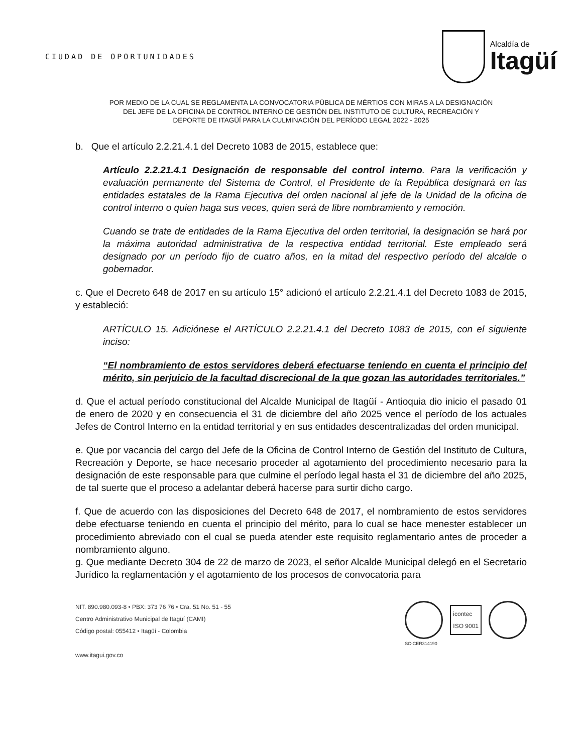CIUDAD DE OPORTUNIDADES
Alcaldía de
Itagüí
POR MEDIO DE LA CUAL SE REGLAMENTA LA CONVOCATORIA PÚBLICA DE MÉRTIOS CON MIRAS A LA DESIGNACIÓN
DEL JEFE DE LA OFICINA DE CONTROL INTERNO DE GESTIÓN DEL INSTITUTO DE CULTURA, RECREACIÓN Y
DEPORTE DE ITAGÜÍ PARA LA CULMINACIÓN DEL PERÍODO LEGAL 2022 - 2025
b. Que el artículo 2.2.21.4.1 del Decreto 1083 de 2015, establece que:
Artículo 2.2.21.4.1 Designación de responsable del control interno. Para la verificación y evaluación permanente del Sistema de Control, el Presidente de la República designará en las entidades estatales de la Rama Ejecutiva del orden nacional al jefe de la Unidad de la oficina de control interno o quien haga sus veces, quien será de libre nombramiento y remoción.
Cuando se trate de entidades de la Rama Ejecutiva del orden territorial, la designación se hará por la máxima autoridad administrativa de la respectiva entidad territorial. Este empleado será designado por un período fijo de cuatro años, en la mitad del respectivo período del alcalde o gobernador.
c. Que el Decreto 648 de 2017 en su artículo 15° adicionó el artículo 2.2.21.4.1 del Decreto 1083 de 2015, y estableció:
ARTÍCULO 15. Adiciónese el ARTÍCULO 2.2.21.4.1 del Decreto 1083 de 2015, con el siguiente inciso:
“El nombramiento de estos servidores deberá efectuarse teniendo en cuenta el principio del mérito, sin perjuicio de la facultad discrecional de la que gozan las autoridades territoriales.”
d. Que el actual período constitucional del Alcalde Municipal de Itagüí - Antioquia dio inicio el pasado 01 de enero de 2020 y en consecuencia el 31 de diciembre del año 2025 vence el período de los actuales Jefes de Control Interno en la entidad territorial y en sus entidades descentralizadas del orden municipal.
e. Que por vacancia del cargo del Jefe de la Oficina de Control Interno de Gestión del Instituto de Cultura, Recreación y Deporte, se hace necesario proceder al agotamiento del procedimiento necesario para la designación de este responsable para que culmine el período legal hasta el 31 de diciembre del año 2025, de tal suerte que el proceso a adelantar deberá hacerse para surtir dicho cargo.
f. Que de acuerdo con las disposiciones del Decreto 648 de 2017, el nombramiento de estos servidores debe efectuarse teniendo en cuenta el principio del mérito, para lo cual se hace menester establecer un procedimiento abreviado con el cual se pueda atender este requisito reglamentario antes de proceder a nombramiento alguno.
g. Que mediante Decreto 304 de 22 de marzo de 2023, el señor Alcalde Municipal delegó en el Secretario Jurídico la reglamentación y el agotamiento de los procesos de convocatoria para
NIT. 890.980.093-8 • PBX: 373 76 76 • Cra. 51 No. 51 - 55
Centro Administrativo Municipal de Itagüí (CAMI)
Código postal: 055412 • Itagüí - Colombia
www.itagui.gov.co
icontec
ISO 9001
SC-CER314190